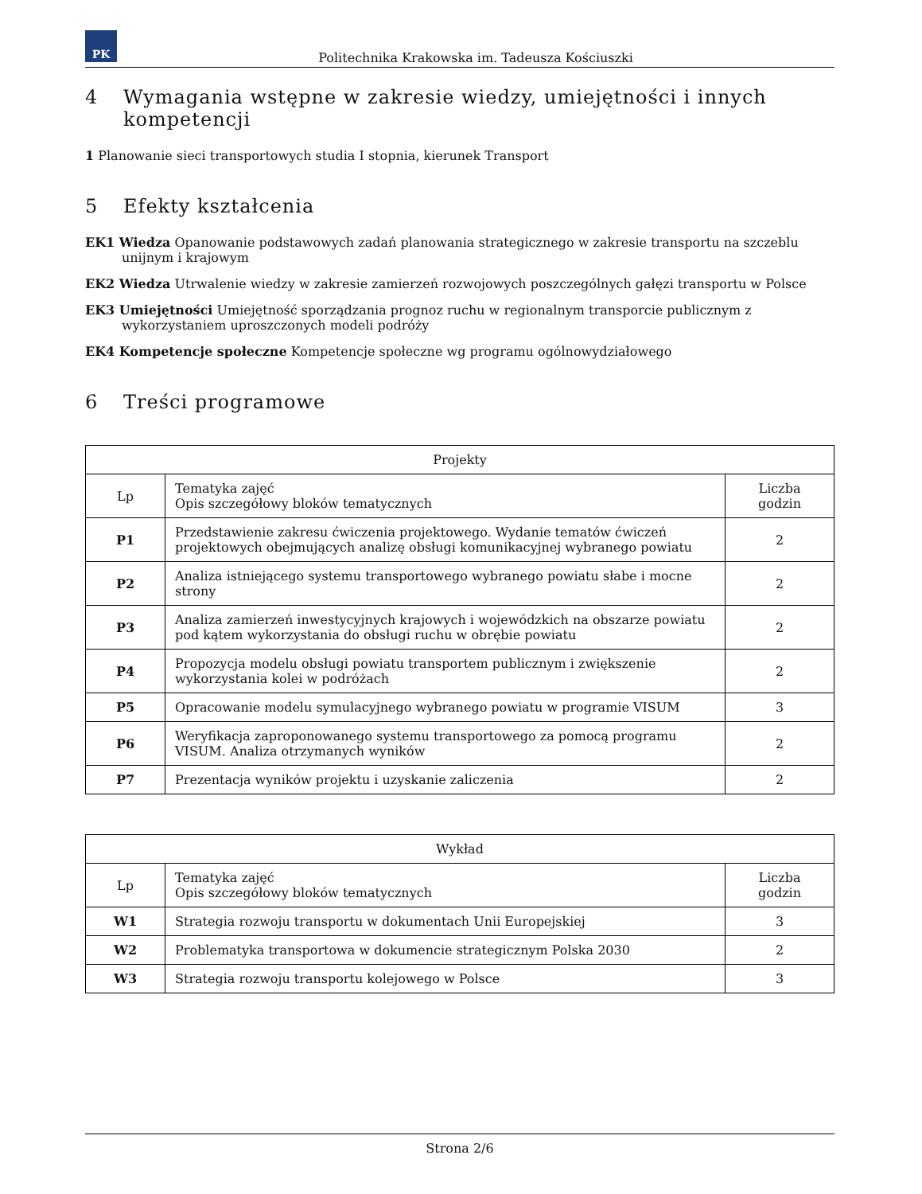PK
Politechnika Krakowska im. Tadeusza Kościuszki
4 Wymagania wstępne w zakresie wiedzy, umiejętności i innych kompetencji
1 Planowanie sieci transportowych studia I stopnia, kierunek Transport
5 Efekty kształcenia
EK1 Wiedza Opanowanie podstawowych zadań planowania strategicznego w zakresie transportu na szczeblu unijnym i krajowym
EK2 Wiedza Utrwalenie wiedzy w zakresie zamierzeń rozwojowych poszczególnych gałęzi transportu w Polsce
EK3 Umiejętności Umiejętność sporządzania prognoz ruchu w regionalnym transporcie publicznym z wykorzystaniem uproszczonych modeli podróży
EK4 Kompetencje społeczne Kompetencje społeczne wg programu ogólnowydziałowego
6 Treści programowe
| Projekty | | |
| --- | --- | --- |
| Lp | Tematyka zajęć Opis szczegółowy bloków tematycznych | Liczba godzin |
| P1 | Przedstawienie zakresu ćwiczenia projektowego. Wydanie tematów ćwiczeń projektowych obejmujących analizę obsługi komunikacyjnej wybranego powiatu | 2 |
| P2 | Analiza istniejącego systemu transportowego wybranego powiatu słabe i mocne strony | 2 |
| P3 | Analiza zamierzeń inwestycyjnych krajowych i wojewódzkich na obszarze powiatu pod kątem wykorzystania do obsługi ruchu w obrębie powiatu | 2 |
| P4 | Propozycja modelu obsługi powiatu transportem publicznym i zwiększenie wykorzystania kolei w podróżach | 2 |
| P5 | Opracowanie modelu symulacyjnego wybranego powiatu w programie VISUM | 3 |
| P6 | Weryfikacja zaproponowanego systemu transportowego za pomocą programu VISUM. Analiza otrzymanych wyników | 2 |
| P7 | Prezentacja wyników projektu i uzyskanie zaliczenia | 2 |
| Wykład | | |
| --- | --- | --- |
| Lp | Tematyka zajęć Opis szczegółowy bloków tematycznych | Liczba godzin |
| W1 | Strategia rozwoju transportu w dokumentach Unii Europejskiej | 3 |
| W2 | Problematyka transportowa w dokumencie strategicznym Polska 2030 | 2 |
| W3 | Strategia rozwoju transportu kolejowego w Polsce | 3 |
Strona 2/6